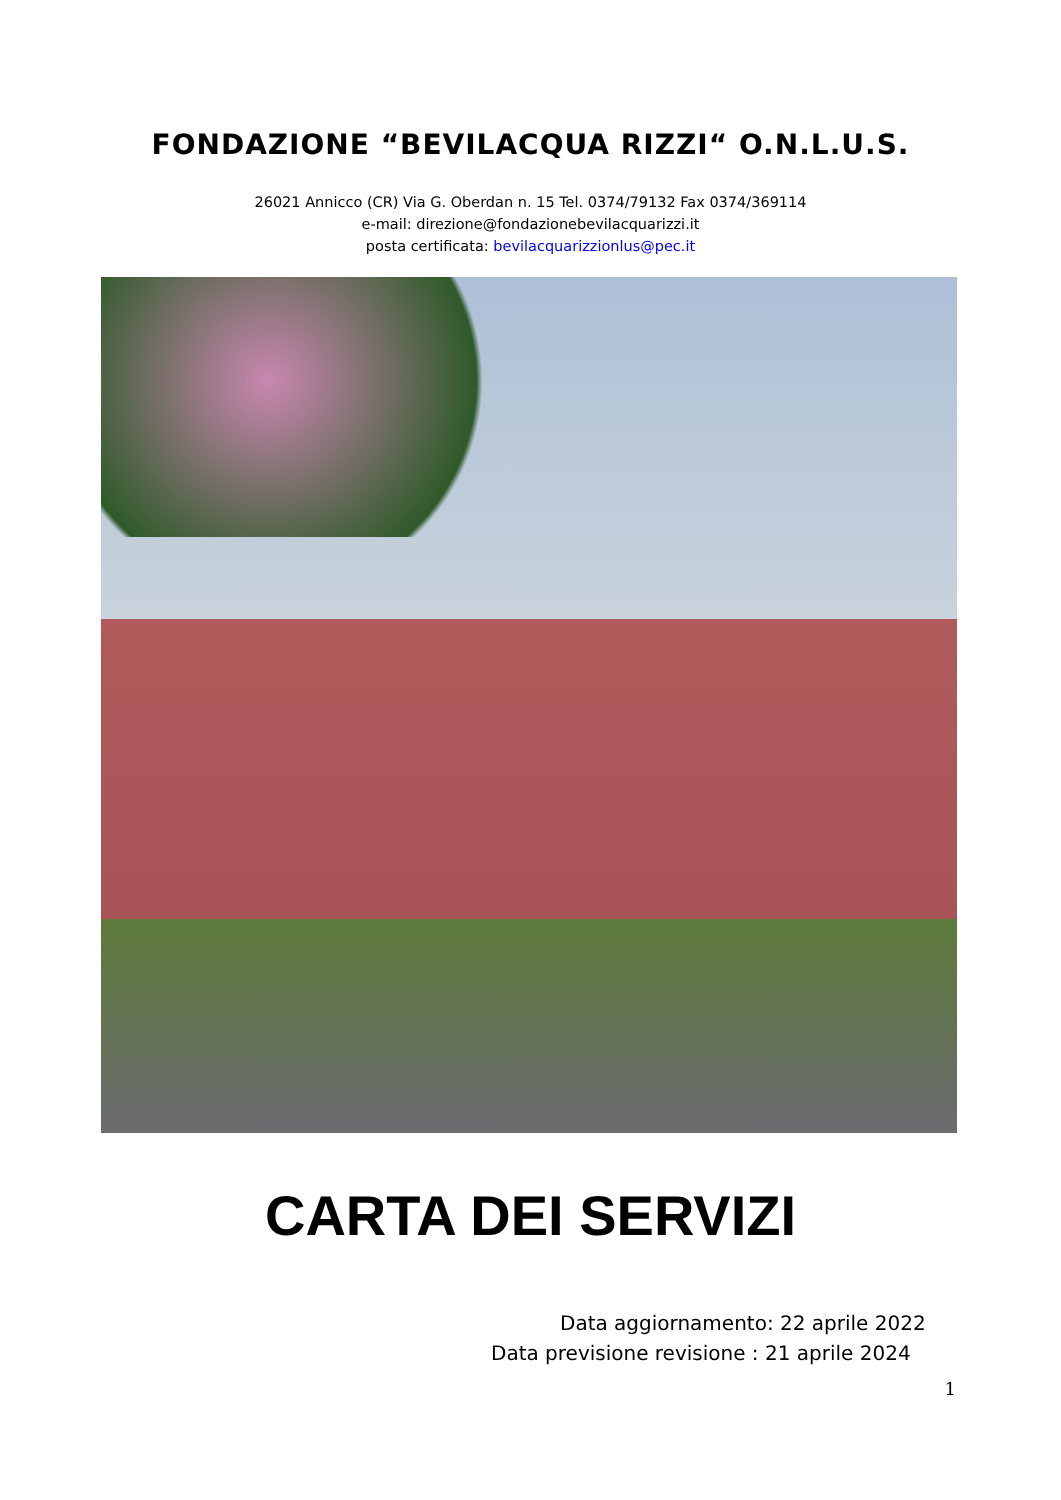FONDAZIONE “BEVILACQUA RIZZI“ O.N.L.U.S.
26021 Annicco (CR) Via G. Oberdan n. 15 Tel. 0374/79132 Fax 0374/369114
e-mail: direzione@fondazionebevilacquarizzi.it
posta certificata: bevilacquarizzionlus@pec.it
CARTA DEI SERVIZI
Data aggiornamento: 22 aprile 2022
Data previsione revisione : 21 aprile 2024
1